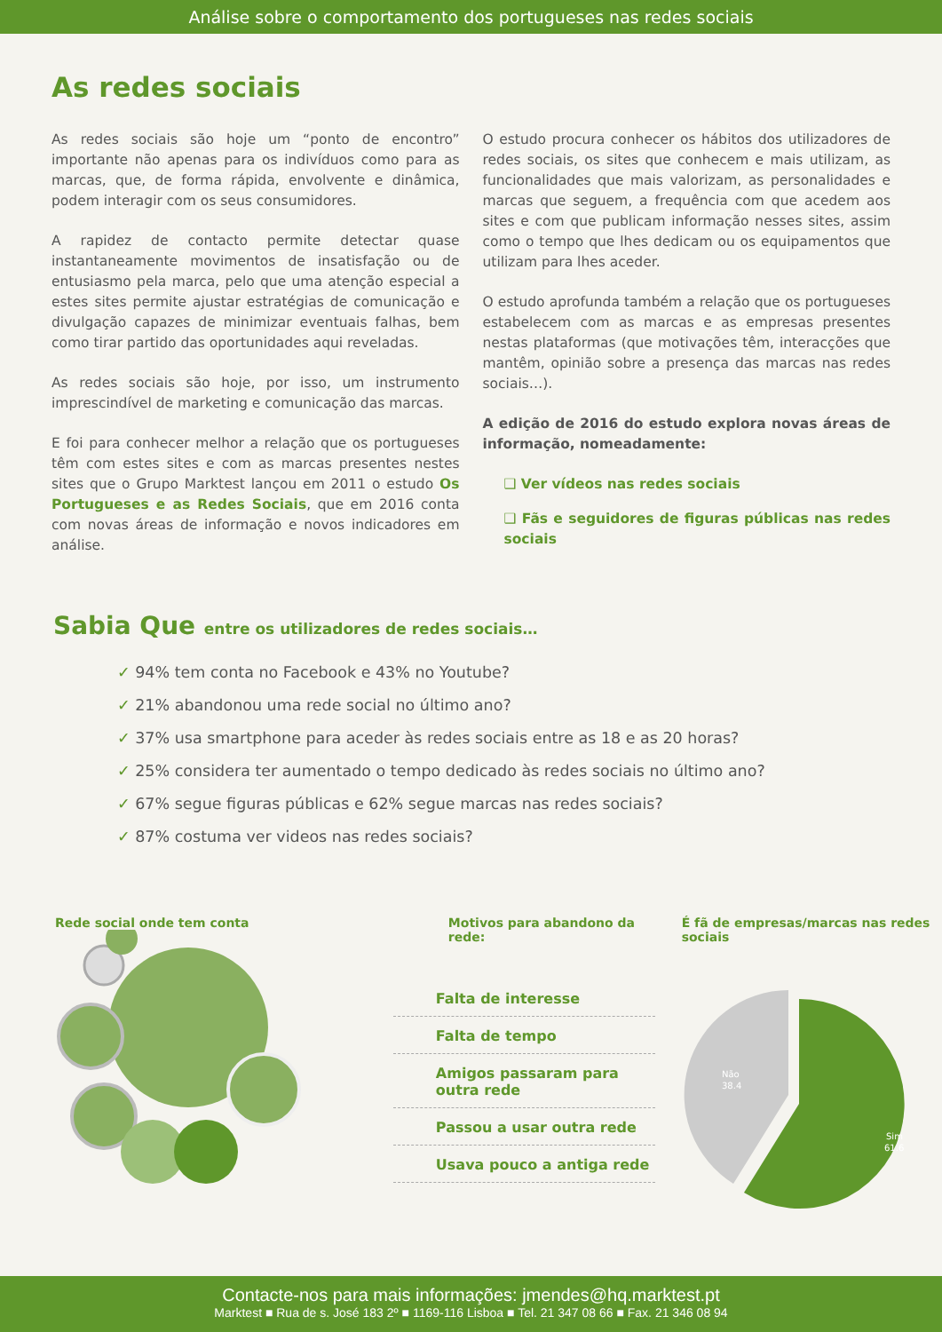Análise sobre o comportamento dos portugueses nas redes sociais
As redes sociais
As redes sociais são hoje um “ponto de encontro” importante não apenas para os indivíduos como para as marcas, que, de forma rápida, envolvente e dinâmica, podem interagir com os seus consumidores.
A rapidez de contacto permite detectar quase instantaneamente movimentos de insatisfação ou de entusiasmo pela marca, pelo que uma atenção especial a estes sites permite ajustar estratégias de comunicação e divulgação capazes de minimizar eventuais falhas, bem como tirar partido das oportunidades aqui reveladas.
As redes sociais são hoje, por isso, um instrumento imprescindível de marketing e comunicação das marcas.
E foi para conhecer melhor a relação que os portugueses têm com estes sites e com as marcas presentes nestes sites que o Grupo Marktest lançou em 2011 o estudo Os Portugueses e as Redes Sociais, que em 2016 conta com novas áreas de informação e novos indicadores em análise.
O estudo procura conhecer os hábitos dos utilizadores de redes sociais, os sites que conhecem e mais utilizam, as funcionalidades que mais valorizam, as personalidades e marcas que seguem, a frequência com que acedem aos sites e com que publicam informação nesses sites, assim como o tempo que lhes dedicam ou os equipamentos que utilizam para lhes aceder.
O estudo aprofunda também a relação que os portugueses estabelecem com as marcas e as empresas presentes nestas plataformas (que motivações têm, interacções que mantêm, opinião sobre a presença das marcas nas redes sociais…).
A edição de 2016 do estudo explora novas áreas de informação, nomeadamente:
❑ Ver vídeos nas redes sociais
❑ Fãs e seguidores de figuras públicas nas redes sociais
Sabia Que entre os utilizadores de redes sociais…
✓ 94% tem conta no Facebook e 43% no Youtube?
✓ 21% abandonou uma rede social no último ano?
✓ 37% usa smartphone para aceder às redes sociais entre as 18 e as 20 horas?
✓ 25% considera ter aumentado o tempo dedicado às redes sociais no último ano?
✓ 67% segue figuras públicas e 62% segue marcas nas redes sociais?
✓ 87% costuma ver videos nas redes sociais?
Rede social onde tem conta Motivos para abandono da rede:
Falta de interesse
Falta de tempo
Amigos passaram para outra rede
Passou a usar outra rede
Usava pouco a antiga rede
É fã de empresas/marcas nas redes sociais
Não
38.4
Sim
61.6
Contacte-nos para mais informações: jmendes@hq.marktest.pt
Marktest ■ Rua de s. José 183 2º ■ 1169-116 Lisboa ■ Tel. 21 347 08 66 ■ Fax. 21 346 08 94